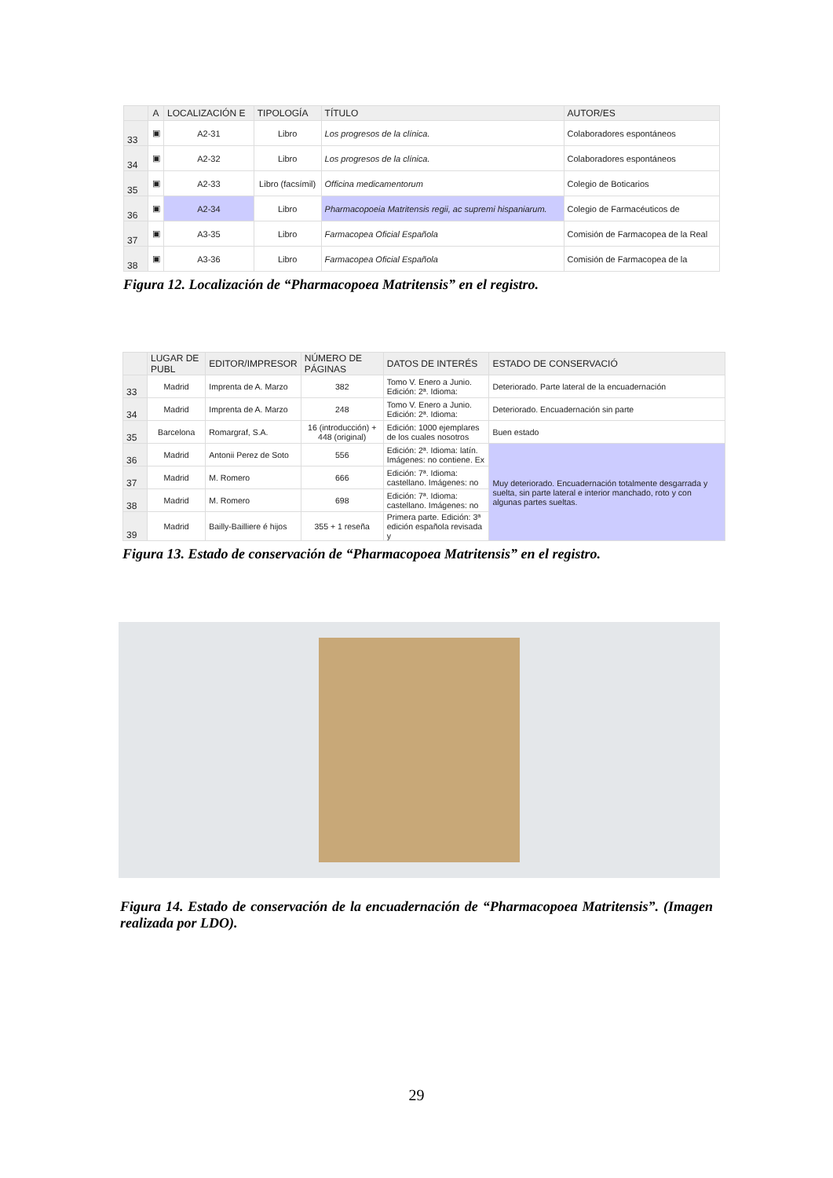| | A | LOCALIZACIÓN E | TIPOLOGÍA | TÍTULO | AUTOR/ES |
| --- | --- | --- | --- | --- | --- |
| 33 | ▣ | A2-31 | Libro | Los progresos de la clínica. | Colaboradores espontáneos |
| 34 | ▣ | A2-32 | Libro | Los progresos de la clínica. | Colaboradores espontáneos |
| 35 | ▣ | A2-33 | Libro (facsímil) | Officina medicamentorum | Colegio de Boticarios |
| 36 | ▣ | A2-34 | Libro | Pharmacopoeia Matritensis regii, ac supremi hispaniarum. | Colegio de Farmacéuticos de |
| 37 | ▣ | A3-35 | Libro | Farmacopea Oficial Española | Comisión de Farmacopea de la Real |
| 38 | ▣ | A3-36 | Libro | Farmacopea Oficial Española | Comisión de Farmacopea de la |
Figura 12. Localización de “Pharmacopoea Matritensis” en el registro.
| | LUGAR DE PUBL | EDITOR/IMPRESOR | NÚMERO DE PÁGINAS | DATOS DE INTERÉS | ESTADO DE CONSERVACIÓ |
| --- | --- | --- | --- | --- | --- |
| 33 | Madrid | Imprenta de A. Marzo | 382 | Tomo V. Enero a Junio. Edición: 2ª. Idioma: | Deteriorado. Parte lateral de la encuadernación |
| 34 | Madrid | Imprenta de A. Marzo | 248 | Tomo V. Enero a Junio. Edición: 2ª. Idioma: | Deteriorado. Encuadernación sin parte |
| 35 | Barcelona | Romargraf, S.A. | 16 (introducción) + 448 (original) | Edición: 1000 ejemplares de los cuales nosotros | Buen estado |
| 36 | Madrid | Antonii Perez de Soto | 556 | Edición: 2ª. Idioma: latín. Imágenes: no contiene. Ex | Muy deteriorado. Encuadernación totalmente desgarrada y suelta, sin parte lateral e interior manchado, roto y con algunas partes sueltas. |
| 37 | Madrid | M. Romero | 666 | Edición: 7ª. Idioma: castellano. Imágenes: no | |
| 38 | Madrid | M. Romero | 698 | Edición: 7ª. Idioma: castellano. Imágenes: no | |
| 39 | Madrid | Bailly-Bailliere é hijos | 355 + 1 reseña | Primera parte. Edición: 3ª edición española revisada y | |
Figura 13. Estado de conservación de “Pharmacopoea Matritensis” en el registro.
Figura 14. Estado de conservación de la encuadernación de “Pharmacopoea Matritensis”. (Imagen realizada por LDO).
29